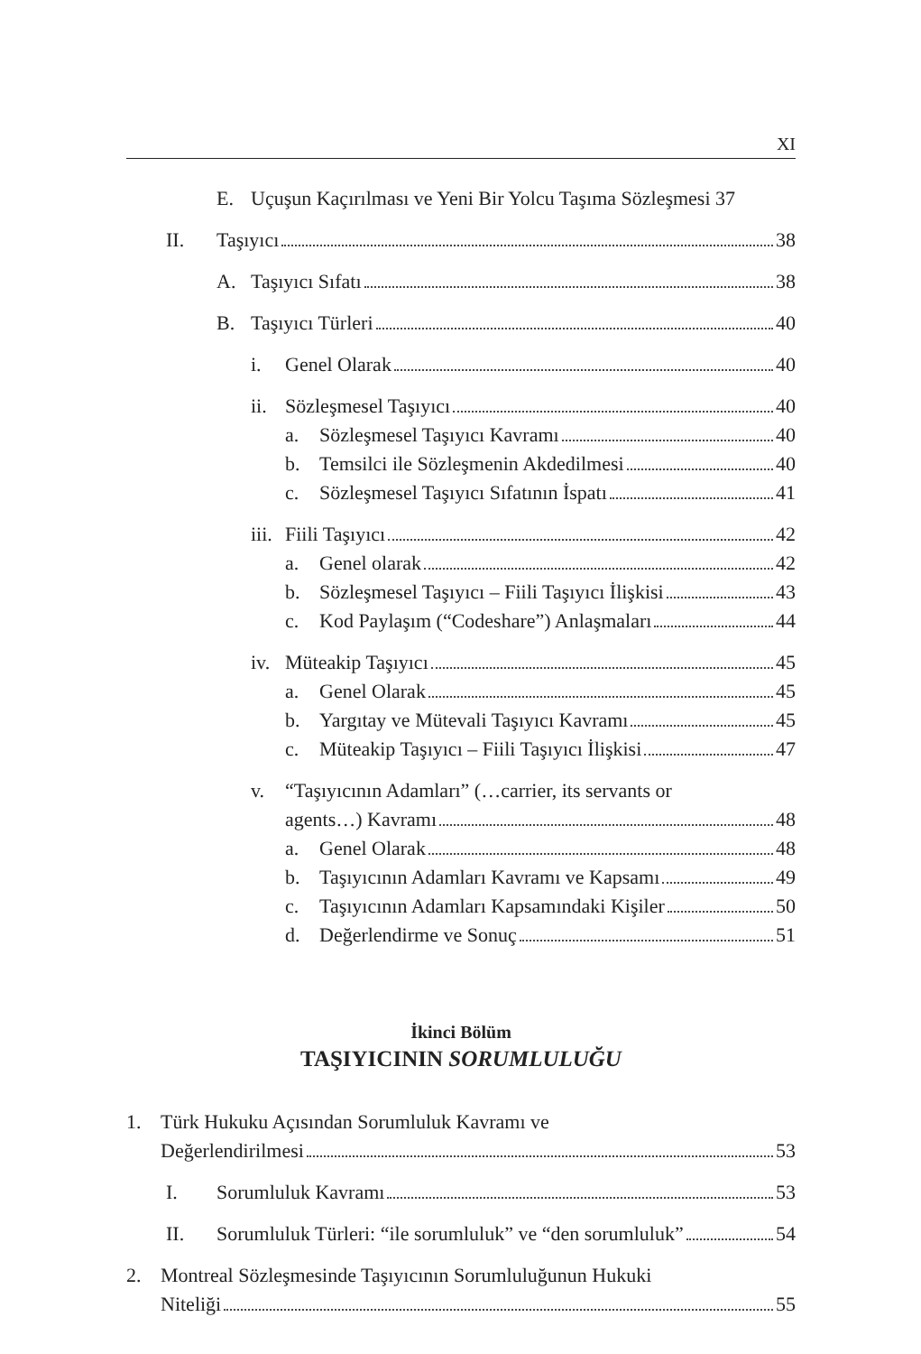XI
E. Uçuşun Kaçırılması ve Yeni Bir Yolcu Taşıma Sözleşmesi 37
II. Taşıyıcı 38
A. Taşıyıcı Sıfatı 38
B. Taşıyıcı Türleri 40
i. Genel Olarak 40
ii.
Sözleşmesel Taşıyıcı 40
a. Sözleşmesel Taşıyıcı Kavramı 40
b. Temsilci ile Sözleşmenin Akdedilmesi 40
c. Sözleşmesel Taşıyıcı Sıfatının İspatı 41
iii.
Fiili Taşıyıcı 42
a. Genel olarak 42
b. Sözleşmesel Taşıyıcı – Fiili Taşıyıcı İlişkisi 43
c. Kod Paylaşım (“Codeshare”) Anlaşmaları 44
iv.
Müteakip Taşıyıcı 45
a. Genel Olarak 45
b. Yargıtay ve Mütevali Taşıyıcı Kavramı 45
c. Müteakip Taşıyıcı – Fiili Taşıyıcı İlişkisi 47
v. “Taşıyıcının Adamları” (…carrier, its servants or
agents…) Kavramı 48
a. Genel Olarak 48
b. Taşıyıcının Adamları Kavramı ve Kapsamı 49
c. Taşıyıcının Adamları Kapsamındaki Kişiler 50
d. Değerlendirme ve Sonuç 51
İkinci Bölüm
TAŞIYICININ SORUMLULUĞU
1. Türk Hukuku Açısından Sorumluluk Kavramı ve
Değerlendirilmesi 53
I. Sorumluluk Kavramı 53
II. Sorumluluk Türleri: “ile sorumluluk” ve “den sorumluluk” 54
2. Montreal Sözleşmesinde Taşıyıcının Sorumluluğunun Hukuki
Niteliği 55